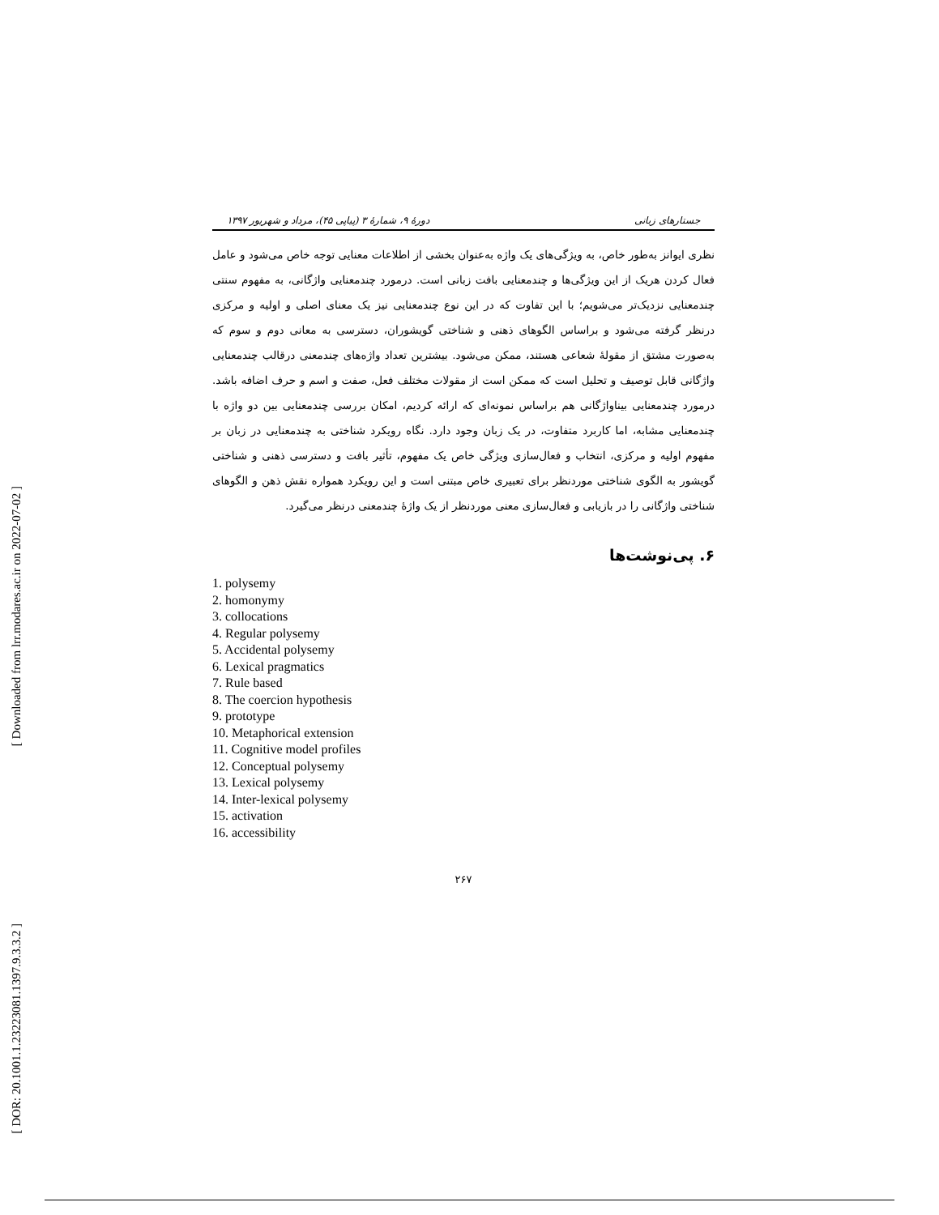[ Downloaded from lrr.modares.ac.ir on 2022-07-02 ]
[ DOR: 20.1001.1.23223081.1397.9.3.3.2 ]
جستارهای زبانی دورۀ ۹، شمارۀ ۳ (پیاپی ۴۵)، مرداد و شهریور ۱۳۹۷
نظری ایوانز به‌طور خاص، به ویژگی‌های یک واژه به‌عنوان بخشی از اطلاعات معنایی توجه خاص می‌شود و عامل فعال کردن هریک از این ویژگی‌ها و چندمعنایی بافت زبانی است. درمورد چندمعنایی واژگانی، به مفهوم سنتی چندمعنایی نزدیک‌تر می‌شویم؛ با این تفاوت که در این نوع چندمعنایی نیز یک معنای اصلی و اولیه و مرکزی درنظر گرفته می‌شود و براساس الگوهای ذهنی و شناختی گویشوران، دسترسی به معانی دوم و سوم که به‌صورت مشتق از مقولۀ شعاعی هستند، ممکن می‌شود. بیشترین تعداد واژه‌های چندمعنی درقالب چندمعنایی واژگانی قابل توصیف و تحلیل است که ممکن است از مقولات مختلف فعل، صفت و اسم و حرف اضافه باشد. درمورد چندمعنایی بیناواژگانی هم براساس نمونه‌ای که ارائه کردیم، امکان بررسی چندمعنایی بین دو واژه با چندمعنایی مشابه، اما کاربرد متفاوت، در یک زبان وجود دارد. نگاه رویکرد شناختی به چندمعنایی در زبان بر مفهوم اولیه و مرکزی، انتخاب و فعال‌سازی ویژگی خاص یک مفهوم، تأثیر بافت و دسترسی ذهنی و شناختی گویشور به الگوی شناختی موردنظر برای تعبیری خاص مبتنی است و این رویکرد همواره نقش ذهن و الگوهای شناختی واژگانی را در بازیابی و فعال‌سازی معنی موردنظر از یک واژۀ چندمعنی درنظر می‌گیرد.
۶. پی‌نوشت‌ها
1. polysemy
2. homonymy
3. collocations
4. Regular polysemy
5. Accidental polysemy
6. Lexical pragmatics
7. Rule based
8. The coercion hypothesis
9. prototype
10. Metaphorical extension
11. Cognitive model profiles
12. Conceptual polysemy
13. Lexical polysemy
14. Inter-lexical polysemy
15. activation
16. accessibility
۲۶۷